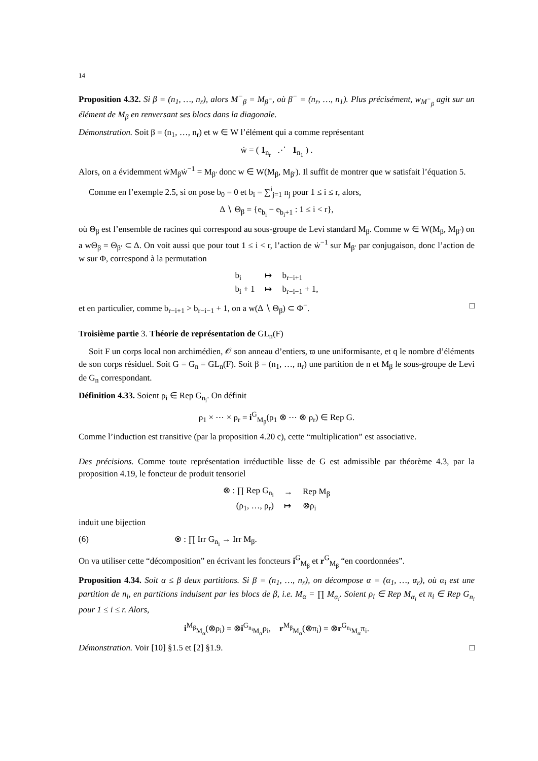14
Proposition 4.32. Si β = (n<sub>1</sub>, …, n<sub>r</sub>), alors M<sup>−</sup><sub>β</sub> = M<sub>β<sup>−</sup></sub>, où β<sup>−</sup> = (n<sub>r</sub>, …, n<sub>1</sub>). Plus précisément, w<sub>M<sup>−</sup><sub>β</sub></sub> agit sur un élément de M<sub>β</sub> en renversant ses blocs dans la diagonale.
Démonstration. Soit β = (n<sub>1</sub>, …, n<sub>r</sub>) et w ∈ W l’élément qui a comme représentant
ẇ = ( 1<sub>n<sub>r</sub></sub> ⋰ 1<sub>n<sub>1</sub></sub> ) .
Alors, on a évidemment ẇM<sub>β</sub>ẇ<sup>−1</sup> = M<sub>β′</sub> donc w ∈ W(M<sub>β</sub>, M<sub>β′</sub>). Il suffit de montrer que w satisfait l’équation 5.
Comme en l’exemple 2.5, si on pose b<sub>0</sub> = 0 et b<sub>i</sub> = ∑<sup>i</sup><sub>j=1</sub> n<sub>j</sub> pour 1 ≤ i ≤ r, alors,
Δ ∖ Θ<sub>β</sub> = {e<sub>b<sub>i</sub></sub> − e<sub>b<sub>i</sub>+1</sub> : 1 ≤ i < r},
où Θ<sub>β</sub> est l’ensemble de racines qui correspond au sous-groupe de Levi standard M<sub>β</sub>. Comme w ∈ W(M<sub>β</sub>, M<sub>β′</sub>) on a wΘ<sub>β</sub> = Θ<sub>β′</sub> ⊂ Δ. On voit aussi que pour tout 1 ≤ i < r, l’action de ẇ<sup>−1</sup> sur M<sub>β′</sub> par conjugaison, donc l’action de w sur Φ, correspond à la permutation
| b<sub>i</sub> | ↦ | b<sub>r−i+1</sub> |
| b<sub>i</sub> + 1 | ↦ | b<sub>r−i−1</sub> + 1, |
et en particulier, comme b<sub>r−i+1</sub> > b<sub>r−i−1</sub> + 1, on a w(Δ ∖ Θ<sub>β</sub>) ⊂ Φ<sup>−</sup>. □
Troisième partie 3. Théorie de représentation de GL<sub>n</sub>(F)
Soit F un corps local non archimédien, 𝒪 son anneau d’entiers, ϖ une uniformisante, et q le nombre d’éléments de son corps résiduel. Soit G = G<sub>n</sub> = GL<sub>n</sub>(F). Soit β = (n<sub>1</sub>, …, n<sub>r</sub>) une partition de n et M<sub>β</sub> le sous-groupe de Levi de G<sub>n</sub> correspondant.
Définition 4.33. Soient ρ<sub>i</sub> ∈ Rep G<sub>n<sub>i</sub></sub>. On définit
ρ<sub>1</sub> × ⋯ × ρ<sub>r</sub> = i<sup>G</sup><sub>M<sub>β</sub></sub>(ρ<sub>1</sub> ⊗ ⋯ ⊗ ρ<sub>r</sub>) ∈ Rep G.
Comme l’induction est transitive (par la proposition 4.20 c), cette “multiplication” est associative.
Des précisions. Comme toute représentation irréductible lisse de G est admissible par théorème 4.3, par la proposition 4.19, le foncteur de produit tensoriel
| ⊗ : ∏ Rep G<sub>n<sub>i</sub></sub> | → | Rep M<sub>β</sub> |
| (ρ<sub>1</sub>, …, ρ<sub>r</sub>) | ↦ | ⊗ρ<sub>i</sub> |
induit une bijection
(6) ⊗ : ∏ Irr G<sub>n<sub>i</sub></sub> → Irr M<sub>β</sub>.
On va utiliser cette “décomposition” en écrivant les foncteurs i<sup>G</sup><sub>M<sub>β</sub></sub> et r<sup>G</sup><sub>M<sub>β</sub></sub> “en coordonnées”.
Proposition 4.34. Soit α ≤ β deux partitions. Si β = (n<sub>1</sub>, …, n<sub>r</sub>), on décompose α = (α<sub>1</sub>, …, α<sub>r</sub>), où α<sub>i</sub> est une partition de n<sub>i</sub>, en partitions induisent par les blocs de β, i.e. M<sub>α</sub> = ∏ M<sub>α<sub>i</sub></sub>. Soient ρ<sub>i</sub> ∈ Rep M<sub>α<sub>i</sub></sub> et π<sub>i</sub> ∈ Rep G<sub>n<sub>i</sub></sub> pour 1 ≤ i ≤ r. Alors,
i<sup>M<sub>β</sub></sup><sub>M<sub>α</sub></sub>(⊗ρ<sub>i</sub>) = ⊗i<sup>G<sub>n<sub>i</sub></sub></sup><sub>M<sub>α</sub></sub>ρ<sub>i</sub>, r<sup>M<sub>β</sub></sup><sub>M<sub>α</sub></sub>(⊗π<sub>i</sub>) = ⊗r<sup>G<sub>n<sub>i</sub></sub></sup><sub>M<sub>α</sub></sub>π<sub>i</sub>.
Démonstration. Voir [10] §1.5 et [2] §1.9. □